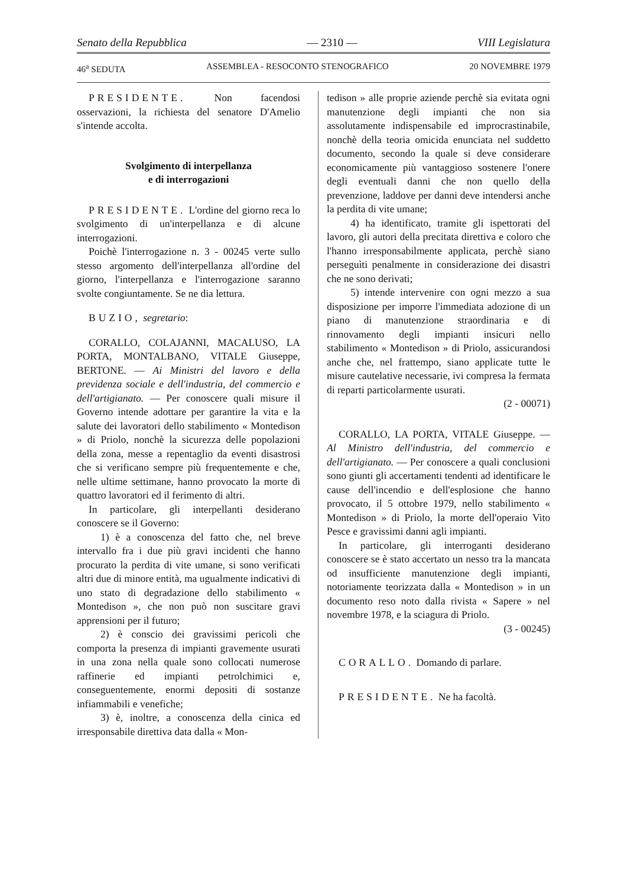Senato della Repubblica — 2310 — VIII Legislatura
46<sup>a</sup> SEDUTA ASSEMBLEA - RESOCONTO STENOGRAFICO 20 NOVEMBRE 1979
PRESIDENTE. Non facendosi osservazioni, la richiesta del senatore D'Amelio s'intende accolta.
Svolgimento di interpellanza
e di interrogazioni
PRESIDENTE. L'ordine del giorno reca lo svolgimento di un'interpellanza e di alcune interrogazioni.
Poichè l'interrogazione n. 3 - 00245 verte sullo stesso argomento dell'interpellanza all'ordine del giorno, l'interpellanza e l'interrogazione saranno svolte congiuntamente. Se ne dia lettura.
BUZIO, segretario:
CORALLO, COLAJANNI, MACALUSO, LA PORTA, MONTALBANO, VITALE Giuseppe, BERTONE. — Ai Ministri del lavoro e della previdenza sociale e dell'industria, del commercio e dell'artigianato. — Per conoscere quali misure il Governo intende adottare per garantire la vita e la salute dei lavoratori dello stabilimento « Montedison » di Priolo, nonchè la sicurezza delle popolazioni della zona, messe a repentaglio da eventi disastrosi che si verificano sempre più frequentemente e che, nelle ultime settimane, hanno provocato la morte di quattro lavoratori ed il ferimento di altri.
In particolare, gli interpellanti desiderano conoscere se il Governo:
1) è a conoscenza del fatto che, nel breve intervallo fra i due più gravi incidenti che hanno procurato la perdita di vite umane, si sono verificati altri due di minore entità, ma ugualmente indicativi di uno stato di degradazione dello stabilimento « Montedison », che non può non suscitare gravi apprensioni per il futuro;
2) è conscio dei gravissimi pericoli che comporta la presenza di impianti gravemente usurati in una zona nella quale sono collocati numerose raffinerie ed impianti petrolchimici e, conseguentemente, enormi depositi di sostanze infiammabili e venefiche;
3) è, inoltre, a conoscenza della cinica ed irresponsabile direttiva data dalla « Mon-
tedison » alle proprie aziende perchè sia evitata ogni manutenzione degli impianti che non sia assolutamente indispensabile ed improcrastinabile, nonchè della teoria omicida enunciata nel suddetto documento, secondo la quale si deve considerare economicamente più vantaggioso sostenere l'onere degli eventuali danni che non quello della prevenzione, laddove per danni deve intendersi anche la perdita di vite umane;
4) ha identificato, tramite gli ispettorati del lavoro, gli autori della precitata direttiva e coloro che l'hanno irresponsabilmente applicata, perchè siano perseguìti penalmente in considerazione dei disastri che ne sono derivati;
5) intende intervenire con ogni mezzo a sua disposizione per imporre l'immediata adozione di un piano di manutenzione straordinaria e di rinnovamento degli impianti insicuri nello stabilimento « Montedison » di Priolo, assicurandosi anche che, nel frattempo, siano applicate tutte le misure cautelative necessarie, ivi compresa la fermata di reparti particolarmente usurati.
(2 - 00071)
CORALLO, LA PORTA, VITALE Giuseppe. — Al Ministro dell'industria, del commercio e dell'artigianato. — Per conoscere a quali conclusioni sono giunti gli accertamenti tendenti ad identificare le cause dell'incendio e dell'esplosione che hanno provocato, il 5 ottobre 1979, nello stabilimento « Montedison » di Priolo, la morte dell'operaio Vito Pesce e gravissimi danni agli impianti.
In particolare, gli interroganti desiderano conoscere se è stato accertato un nesso tra la mancata od insufficiente manutenzione degli impianti, notoriamente teorizzata dalla « Montedison » in un documento reso noto dalla rivista « Sapere » nel novembre 1978, e la sciagura di Priolo.
(3 - 00245)
CORALLO. Domando di parlare.
PRESIDENTE. Ne ha facoltà.